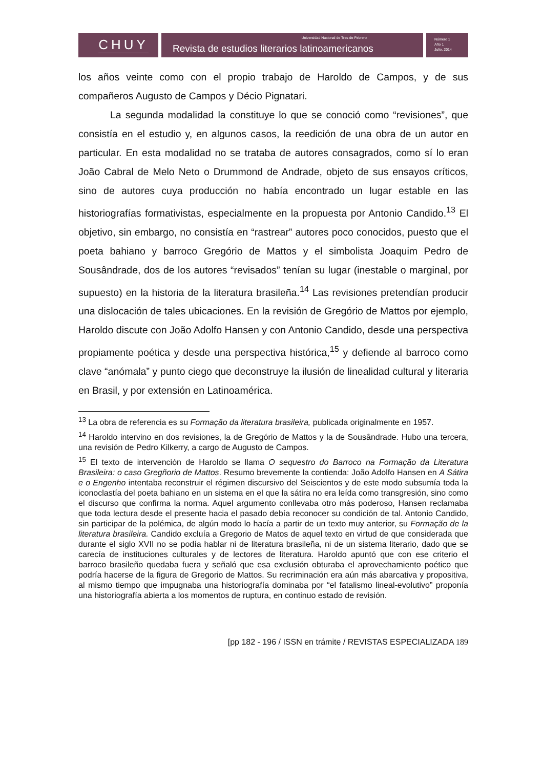CHUY
Universidad Nacional de Tres de Febrero
Revista de estudios literarios latinoamericanos
Número 1
Año 1
Julio, 2014
los años veinte como con el propio trabajo de Haroldo de Campos, y de sus compañeros Augusto de Campos y Décio Pignatari.
La segunda modalidad la constituye lo que se conoció como “revisiones”, que consistía en el estudio y, en algunos casos, la reedición de una obra de un autor en particular. En esta modalidad no se trataba de autores consagrados, como sí lo eran João Cabral de Melo Neto o Drummond de Andrade, objeto de sus ensayos críticos, sino de autores cuya producción no había encontrado un lugar estable en las historiografías formativistas, especialmente en la propuesta por Antonio Candido.<sup>13</sup> El objetivo, sin embargo, no consistía en “rastrear” autores poco conocidos, puesto que el poeta bahiano y barroco Gregório de Mattos y el simbolista Joaquim Pedro de Sousândrade, dos de los autores “revisados” tenían su lugar (inestable o marginal, por supuesto) en la historia de la literatura brasileña.<sup>14</sup> Las revisiones pretendían producir una dislocación de tales ubicaciones. En la revisión de Gregório de Mattos por ejemplo, Haroldo discute con João Adolfo Hansen y con Antonio Candido, desde una perspectiva propiamente poética y desde una perspectiva histórica,<sup>15</sup> y defiende al barroco como clave “anómala” y punto ciego que deconstruye la ilusión de linealidad cultural y literaria en Brasil, y por extensión en Latinoamérica.
<sup>13</sup> La obra de referencia es su Formação da literatura brasileira, publicada originalmente en 1957.
<sup>14</sup> Haroldo intervino en dos revisiones, la de Gregório de Mattos y la de Sousândrade. Hubo una tercera, una revisión de Pedro Kilkerry, a cargo de Augusto de Campos.
<sup>15</sup> El texto de intervención de Haroldo se llama O sequestro do Barroco na Formação da Literatura Brasileira: o caso Gregñorio de Mattos. Resumo brevemente la contienda: João Adolfo Hansen en A Sátira e o Engenho intentaba reconstruir el régimen discursivo del Seiscientos y de este modo subsumía toda la iconoclastía del poeta bahiano en un sistema en el que la sátira no era leída como transgresión, sino como el discurso que confirma la norma. Aquel argumento conllevaba otro más poderoso, Hansen reclamaba que toda lectura desde el presente hacia el pasado debía reconocer su condición de tal. Antonio Candido, sin participar de la polémica, de algún modo lo hacía a partir de un texto muy anterior, su Formação de la literatura brasileira. Candido excluía a Gregorio de Matos de aquel texto en virtud de que considerada que durante el siglo XVII no se podía hablar ni de literatura brasileña, ni de un sistema literario, dado que se carecía de instituciones culturales y de lectores de literatura. Haroldo apuntó que con ese criterio el barroco brasileño quedaba fuera y señaló que esa exclusión obturaba el aprovechamiento poético que podría hacerse de la figura de Gregorio de Mattos. Su recriminación era aún más abarcativa y propositiva, al mismo tiempo que impugnaba una historiografía dominaba por “el fatalismo lineal-evolutivo” proponía una historiografía abierta a los momentos de ruptura, en continuo estado de revisión.
[pp 182 - 196 / ISSN en trámite / REVISTAS ESPECIALIZADA 189